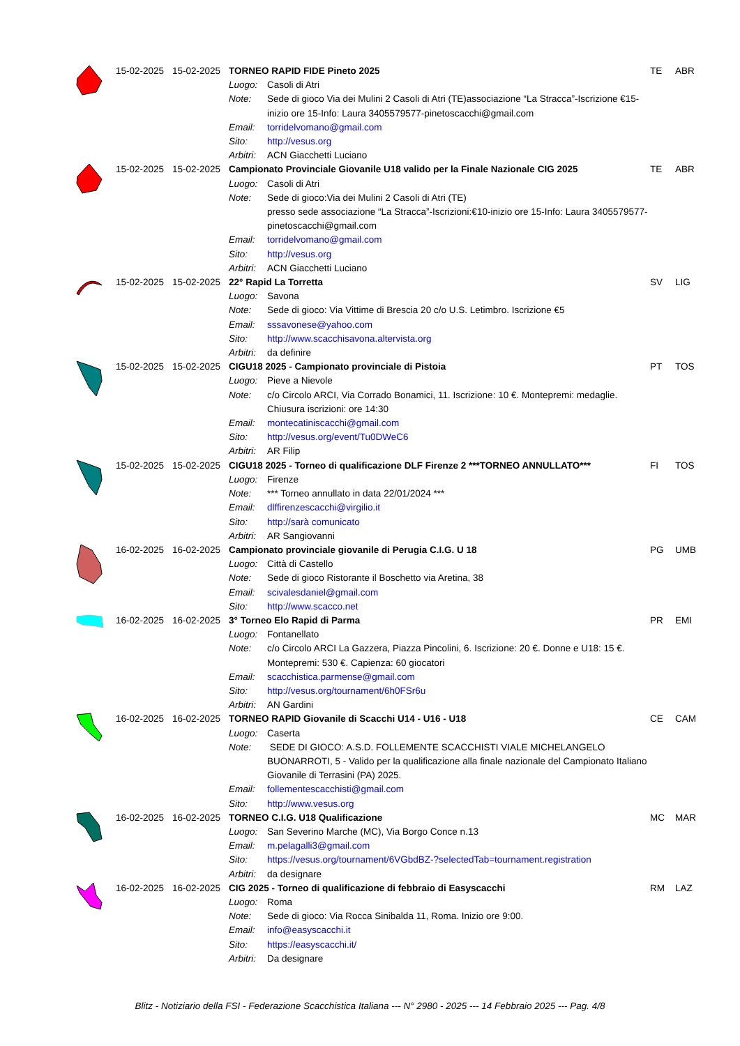| | 15-02-2025 | 15-02-2025 | TORNEO RAPID FIDE Pineto 2025 | | TE | ABR |
| | | | Luogo: | Casoli di Atri | | |
| | | | Note: | Sede di gioco Via dei Mulini 2 Casoli di Atri (TE)associazione “La Stracca”-Iscrizione €15-inizio ore 15-Info: Laura 3405579577-pinetoscacchi@gmail.com | | |
| | | | Email: | torridelvomano@gmail.com | | |
| | | | Sito: | http://vesus.org | | |
| | | | Arbitri: | ACN Giacchetti Luciano | | |
| | 15-02-2025 | 15-02-2025 | Campionato Provinciale Giovanile U18 valido per la Finale Nazionale CIG 2025 | | TE | ABR |
| | | | Luogo: | Casoli di Atri | | |
| | | | Note: | Sede di gioco:Via dei Mulini 2 Casoli di Atri (TE) presso sede associazione “La Stracca”-Iscrizioni:€10-inizio ore 15-Info: Laura 3405579577-pinetoscacchi@gmail.com | | |
| | | | Email: | torridelvomano@gmail.com | | |
| | | | Sito: | http://vesus.org | | |
| | | | Arbitri: | ACN Giacchetti Luciano | | |
| | 15-02-2025 | 15-02-2025 | 22° Rapid La Torretta | | SV | LIG |
| | | | Luogo: | Savona | | |
| | | | Note: | Sede di gioco: Via Vittime di Brescia 20 c/o U.S. Letimbro. Iscrizione €5 | | |
| | | | Email: | sssavonese@yahoo.com | | |
| | | | Sito: | http://www.scacchisavona.altervista.org | | |
| | | | Arbitri: | da definire | | |
| | 15-02-2025 | 15-02-2025 | CIGU18 2025 - Campionato provinciale di Pistoia | | PT | TOS |
| | | | Luogo: | Pieve a Nievole | | |
| | | | Note: | c/o Circolo ARCI, Via Corrado Bonamici, 11. Iscrizione: 10 €. Montepremi: medaglie. Chiusura iscrizioni: ore 14:30 | | |
| | | | Email: | montecatiniscacchi@gmail.com | | |
| | | | Sito: | http://vesus.org/event/Tu0DWeC6 | | |
| | | | Arbitri: | AR Filip | | |
| | 15-02-2025 | 15-02-2025 | CIGU18 2025 - Torneo di qualificazione DLF Firenze 2 ***TORNEO ANNULLATO*** | | FI | TOS |
| | | | Luogo: | Firenze | | |
| | | | Note: | *** Torneo annullato in data 22/01/2024 *** | | |
| | | | Email: | dlffirenzescacchi@virgilio.it | | |
| | | | Sito: | http://sarà comunicato | | |
| | | | Arbitri: | AR Sangiovanni | | |
| | 16-02-2025 | 16-02-2025 | Campionato provinciale giovanile di Perugia C.I.G. U 18 | | PG | UMB |
| | | | Luogo: | Città di Castello | | |
| | | | Note: | Sede di gioco Ristorante il Boschetto via Aretina, 38 | | |
| | | | Email: | scivalesdaniel@gmail.com | | |
| | | | Sito: | http://www.scacco.net | | |
| | 16-02-2025 | 16-02-2025 | 3° Torneo Elo Rapid di Parma | | PR | EMI |
| | | | Luogo: | Fontanellato | | |
| | | | Note: | c/o Circolo ARCI La Gazzera, Piazza Pincolini, 6. Iscrizione: 20 €. Donne e U18: 15 €. Montepremi: 530 €. Capienza: 60 giocatori | | |
| | | | Email: | scacchistica.parmense@gmail.com | | |
| | | | Sito: | http://vesus.org/tournament/6h0FSr6u | | |
| | | | Arbitri: | AN Gardini | | |
| | 16-02-2025 | 16-02-2025 | TORNEO RAPID Giovanile di Scacchi U14 - U16 - U18 | | CE | CAM |
| | | | Luogo: | Caserta | | |
| | | | Note: | SEDE DI GIOCO: A.S.D. FOLLEMENTE SCACCHISTI VIALE MICHELANGELO BUONARROTI, 5 - Valido per la qualificazione alla finale nazionale del Campionato Italiano Giovanile di Terrasini (PA) 2025. | | |
| | | | Email: | follementescacchisti@gmail.com | | |
| | | | Sito: | http://www.vesus.org | | |
| | 16-02-2025 | 16-02-2025 | TORNEO C.I.G. U18 Qualificazione | | MC | MAR |
| | | | Luogo: | San Severino Marche (MC), Via Borgo Conce n.13 | | |
| | | | Email: | m.pelagalli3@gmail.com | | |
| | | | Sito: | https://vesus.org/tournament/6VGbdBZ-?selectedTab=tournament.registration | | |
| | | | Arbitri: | da designare | | |
| | 16-02-2025 | 16-02-2025 | CIG 2025 - Torneo di qualificazione di febbraio di Easyscacchi | | RM | LAZ |
| | | | Luogo: | Roma | | |
| | | | Note: | Sede di gioco: Via Rocca Sinibalda 11, Roma. Inizio ore 9:00. | | |
| | | | Email: | info@easyscacchi.it | | |
| | | | Sito: | https://easyscacchi.it/ | | |
| | | | Arbitri: | Da designare | | |
Blitz - Notiziario della FSI - Federazione Scacchistica Italiana --- N° 2980 - 2025 --- 14 Febbraio 2025 --- Pag. 4/8